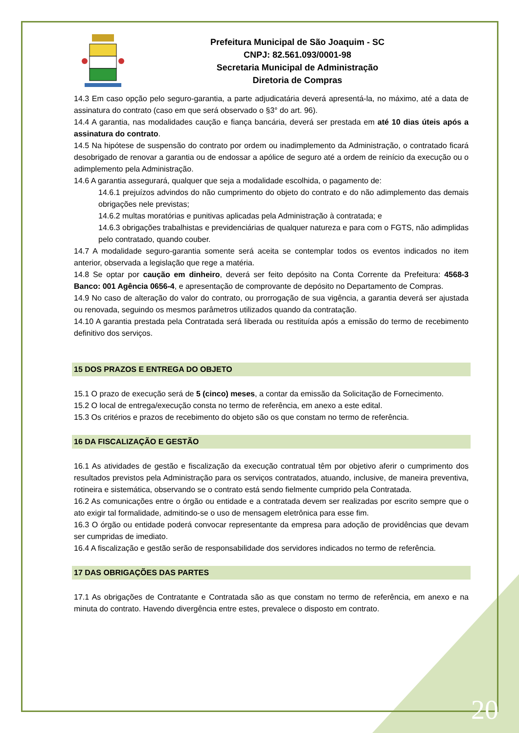Prefeitura Municipal de São Joaquim - SC
CNPJ: 82.561.093/0001-98
Secretaria Municipal de Administração
Diretoria de Compras
14.3 Em caso opção pelo seguro-garantia, a parte adjudicatária deverá apresentá-la, no máximo, até a data de assinatura do contrato (caso em que será observado o §3° do art. 96).
14.4 A garantia, nas modalidades caução e fiança bancária, deverá ser prestada em até 10 dias úteis após a assinatura do contrato.
14.5 Na hipótese de suspensão do contrato por ordem ou inadimplemento da Administração, o contratado ficará desobrigado de renovar a garantia ou de endossar a apólice de seguro até a ordem de reinício da execução ou o adimplemento pela Administração.
14.6 A garantia assegurará, qualquer que seja a modalidade escolhida, o pagamento de:
14.6.1 prejuízos advindos do não cumprimento do objeto do contrato e do não adimplemento das demais obrigações nele previstas;
14.6.2 multas moratórias e punitivas aplicadas pela Administração à contratada; e
14.6.3 obrigações trabalhistas e previdenciárias de qualquer natureza e para com o FGTS, não adimplidas pelo contratado, quando couber.
14.7 A modalidade seguro-garantia somente será aceita se contemplar todos os eventos indicados no item anterior, observada a legislação que rege a matéria.
14.8 Se optar por caução em dinheiro, deverá ser feito depósito na Conta Corrente da Prefeitura: 4568-3 Banco: 001 Agência 0656-4, e apresentação de comprovante de depósito no Departamento de Compras.
14.9 No caso de alteração do valor do contrato, ou prorrogação de sua vigência, a garantia deverá ser ajustada ou renovada, seguindo os mesmos parâmetros utilizados quando da contratação.
14.10 A garantia prestada pela Contratada será liberada ou restituída após a emissão do termo de recebimento definitivo dos serviços.
15 DOS PRAZOS E ENTREGA DO OBJETO
15.1 O prazo de execução será de 5 (cinco) meses, a contar da emissão da Solicitação de Fornecimento.
15.2 O local de entrega/execução consta no termo de referência, em anexo a este edital.
15.3 Os critérios e prazos de recebimento do objeto são os que constam no termo de referência.
16 DA FISCALIZAÇÃO E GESTÃO
16.1 As atividades de gestão e fiscalização da execução contratual têm por objetivo aferir o cumprimento dos resultados previstos pela Administração para os serviços contratados, atuando, inclusive, de maneira preventiva, rotineira e sistemática, observando se o contrato está sendo fielmente cumprido pela Contratada.
16.2 As comunicações entre o órgão ou entidade e a contratada devem ser realizadas por escrito sempre que o ato exigir tal formalidade, admitindo-se o uso de mensagem eletrônica para esse fim.
16.3 O órgão ou entidade poderá convocar representante da empresa para adoção de providências que devam ser cumpridas de imediato.
16.4 A fiscalização e gestão serão de responsabilidade dos servidores indicados no termo de referência.
17 DAS OBRIGAÇÕES DAS PARTES
17.1 As obrigações de Contratante e Contratada são as que constam no termo de referência, em anexo e na minuta do contrato. Havendo divergência entre estes, prevalece o disposto em contrato.
20